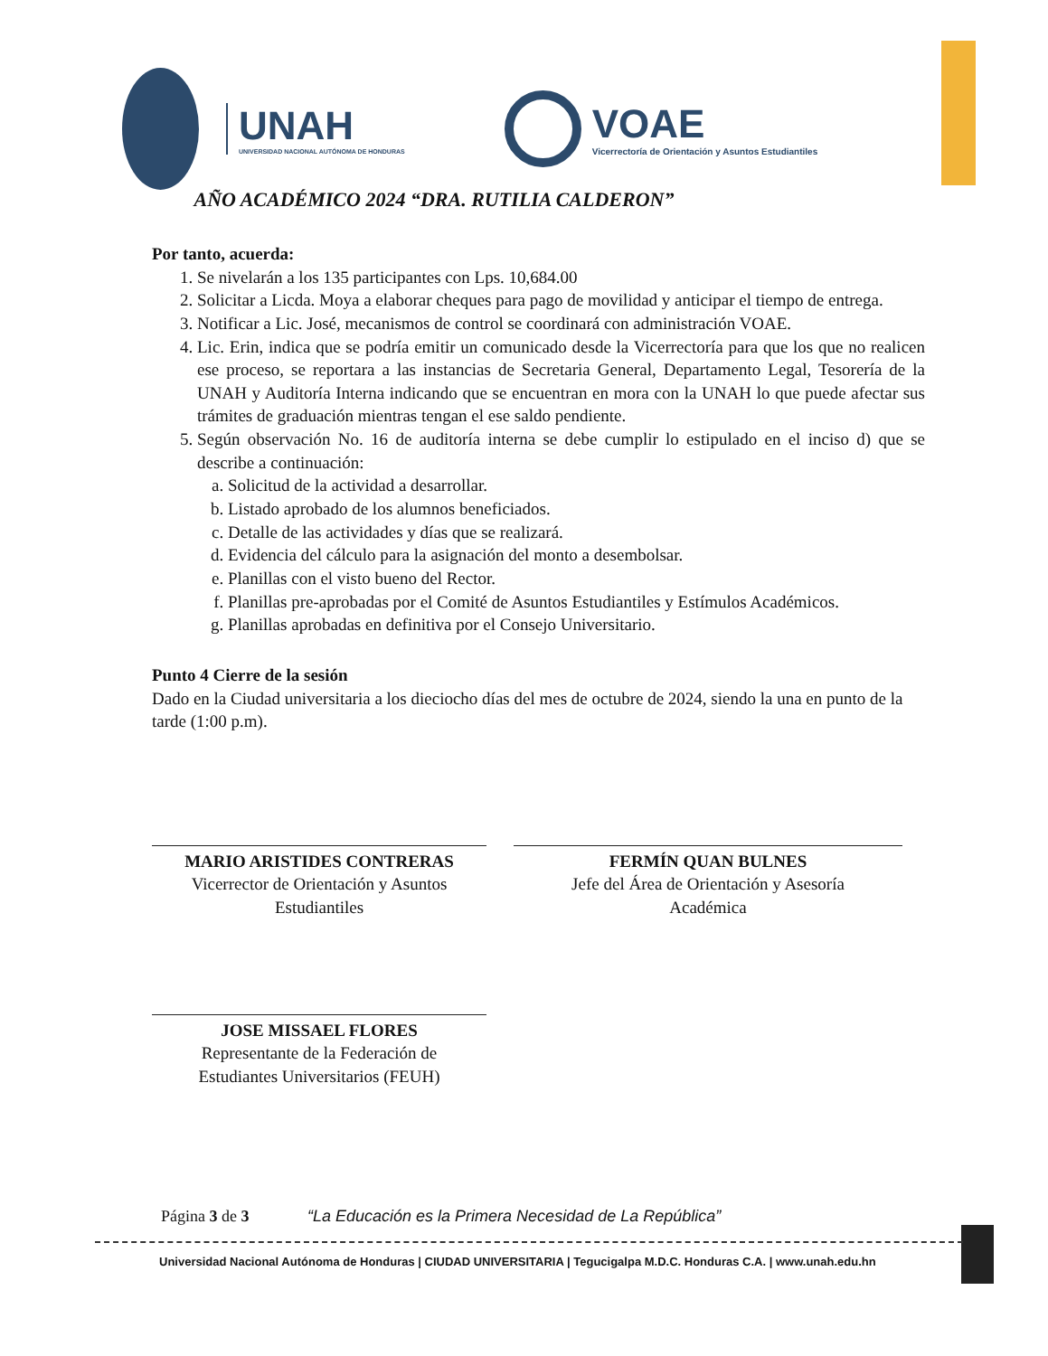UNAH
UNIVERSIDAD NACIONAL AUTÓNOMA DE HONDURAS
VOAE
Vicerrectoría de Orientación y Asuntos Estudiantiles
AÑO ACADÉMICO 2024 “DRA. RUTILIA CALDERON”
Por tanto, acuerda:
1. Se nivelarán a los 135 participantes con Lps. 10,684.00
2. Solicitar a Licda. Moya a elaborar cheques para pago de movilidad y anticipar el tiempo de entrega.
3. Notificar a Lic. José, mecanismos de control se coordinará con administración VOAE.
4. Lic. Erin, indica que se podría emitir un comunicado desde la Vicerrectoría para que los que no realicen ese proceso, se reportara a las instancias de Secretaria General, Departamento Legal, Tesorería de la UNAH y Auditoría Interna indicando que se encuentran en mora con la UNAH lo que puede afectar sus trámites de graduación mientras tengan el ese saldo pendiente.
5. Según observación No. 16 de auditoría interna se debe cumplir lo estipulado en el inciso d) que se describe a continuación:
a. Solicitud de la actividad a desarrollar.
b. Listado aprobado de los alumnos beneficiados.
c. Detalle de las actividades y días que se realizará.
d. Evidencia del cálculo para la asignación del monto a desembolsar.
e. Planillas con el visto bueno del Rector.
f. Planillas pre-aprobadas por el Comité de Asuntos Estudiantiles y Estímulos Académicos.
g. Planillas aprobadas en definitiva por el Consejo Universitario.
Punto 4 Cierre de la sesión
Dado en la Ciudad universitaria a los dieciocho días del mes de octubre de 2024, siendo la una en punto de la tarde (1:00 p.m).
MARIO ARISTIDES CONTRERAS
Vicerrector de Orientación y Asuntos
Estudiantiles
FERMÍN QUAN BULNES
Jefe del Área de Orientación y Asesoría
Académica
JOSE MISSAEL FLORES
Representante de la Federación de
Estudiantes Universitarios (FEUH)
Página 3 de 3 “La Educación es la Primera Necesidad de La República”
Universidad Nacional Autónoma de Honduras | CIUDAD UNIVERSITARIA | Tegucigalpa M.D.C. Honduras C.A. | www.unah.edu.hn